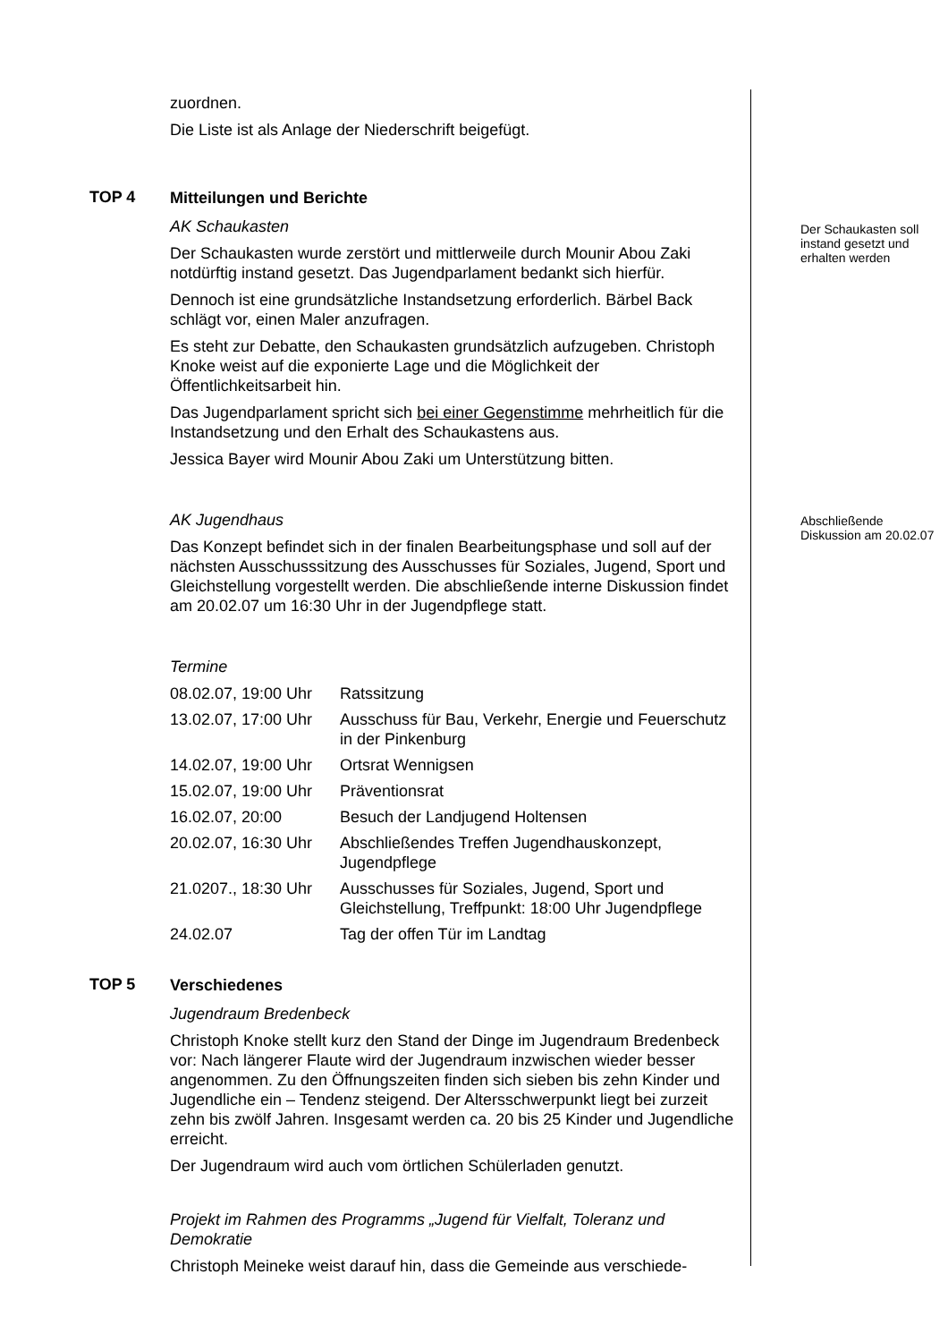zuordnen.
Die Liste ist als Anlage der Niederschrift beigefügt.
TOP 4
Mitteilungen und Berichte
AK Schaukasten
Der Schaukasten wurde zerstört und mittlerweile durch Mounir Abou Zaki notdürftig instand gesetzt. Das Jugendparlament bedankt sich hierfür.
Dennoch ist eine grundsätzliche Instandsetzung erforderlich. Bärbel Back schlägt vor, einen Maler anzufragen.
Es steht zur Debatte, den Schaukasten grundsätzlich aufzugeben. Christoph Knoke weist auf die exponierte Lage und die Möglichkeit der Öffentlichkeitsarbeit hin.
Das Jugendparlament spricht sich bei einer Gegenstimme mehrheitlich für die Instandsetzung und den Erhalt des Schaukastens aus.
Jessica Bayer wird Mounir Abou Zaki um Unterstützung bitten.
Der Schaukasten soll instand gesetzt und erhalten werden
AK Jugendhaus
Das Konzept befindet sich in der finalen Bearbeitungsphase und soll auf der nächsten Ausschusssitzung des Ausschusses für Soziales, Jugend, Sport und Gleichstellung vorgestellt werden. Die abschließende interne Diskussion findet am 20.02.07 um 16:30 Uhr in der Jugendpflege statt.
Abschließende Diskussion am 20.02.07
Termine
| 08.02.07, 19:00 Uhr | Ratssitzung |
| 13.02.07, 17:00 Uhr | Ausschuss für Bau, Verkehr, Energie und Feuerschutz in der Pinkenburg |
| 14.02.07, 19:00 Uhr | Ortsrat Wennigsen |
| 15.02.07, 19:00 Uhr | Präventionsrat |
| 16.02.07, 20:00 | Besuch der Landjugend Holtensen |
| 20.02.07, 16:30 Uhr | Abschließendes Treffen Jugendhauskonzept, Jugendpflege |
| 21.0207., 18:30 Uhr | Ausschusses für Soziales, Jugend, Sport und Gleichstellung, Treffpunkt: 18:00 Uhr Jugendpflege |
| 24.02.07 | Tag der offen Tür im Landtag |
TOP 5
Verschiedenes
Jugendraum Bredenbeck
Christoph Knoke stellt kurz den Stand der Dinge im Jugendraum Bredenbeck vor: Nach längerer Flaute wird der Jugendraum inzwischen wieder besser angenommen. Zu den Öffnungszeiten finden sich sieben bis zehn Kinder und Jugendliche ein – Tendenz steigend. Der Altersschwerpunkt liegt bei zurzeit zehn bis zwölf Jahren. Insgesamt werden ca. 20 bis 25 Kinder und Jugendliche erreicht.
Der Jugendraum wird auch vom örtlichen Schülerladen genutzt.
Projekt im Rahmen des Programms „Jugend für Vielfalt, Toleranz und Demokratie
Christoph Meineke weist darauf hin, dass die Gemeinde aus verschiede-